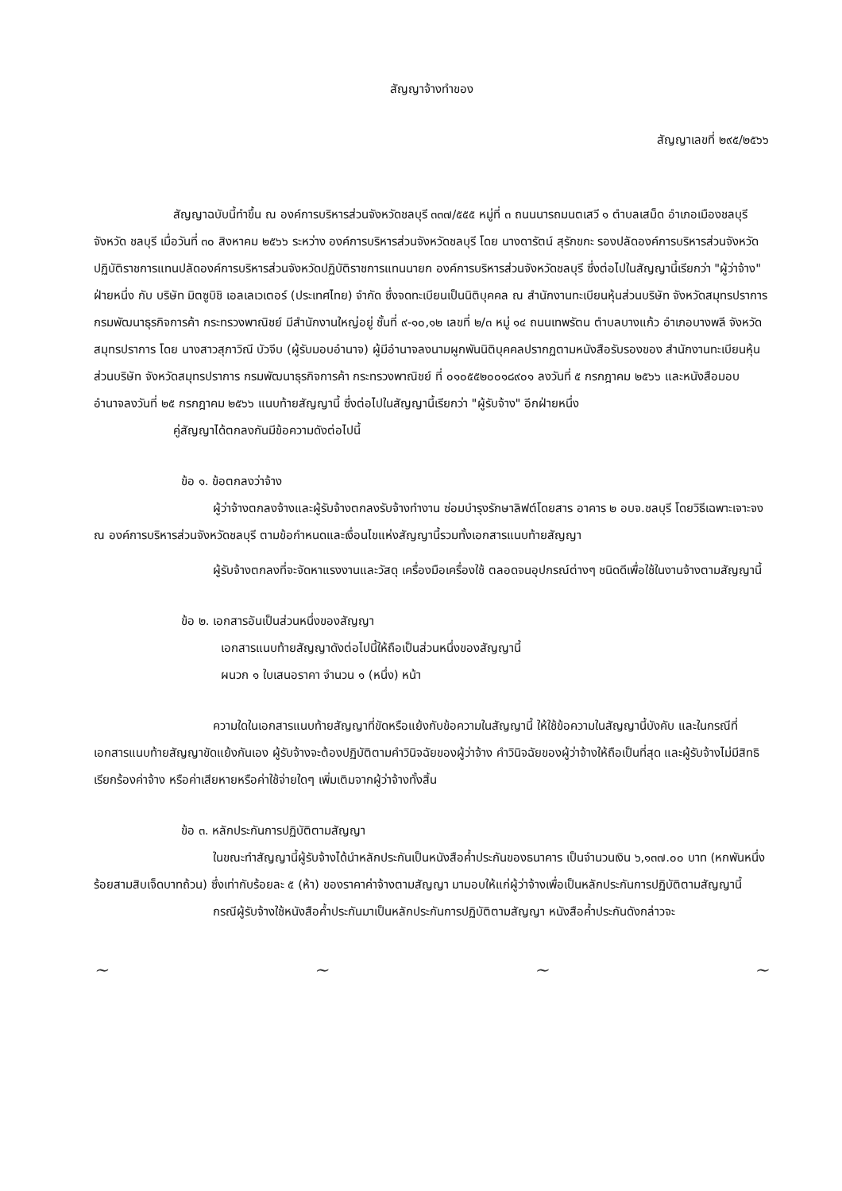สัญญาจ้างทำของ
สัญญาเลขที่ ๒๙๕/๒๕๖๖
สัญญาฉบับนี้ทำขึ้น ณ องค์การบริหารส่วนจังหวัดชลบุรี ๓๓๗/๕๕๕ หมู่ที่ ๓ ถนนนารถมนตเสวี ๑ ตำบลเสม็ด อำเภอเมืองชลบุรี จังหวัด ชลบุรี เมื่อวันที่ ๓๐ สิงหาคม ๒๕๖๖ ระหว่าง องค์การบริหารส่วนจังหวัดชลบุรี โดย นางดารัตน์ สุรักขกะ รองปลัดองค์การบริหารส่วนจังหวัดปฏิบัติราชการแทนปลัดองค์การบริหารส่วนจังหวัดปฏิบัติราชการแทนนายก องค์การบริหารส่วนจังหวัดชลบุรี ซึ่งต่อไปในสัญญานี้เรียกว่า "ผู้ว่าจ้าง" ฝ่ายหนึ่ง กับ บริษัท มิตซูบิชิ เอลเลเวเตอร์ (ประเทศไทย) จำกัด ซึ่งจดทะเบียนเป็นนิติบุคคล ณ สำนักงานทะเบียนหุ้นส่วนบริษัท จังหวัดสมุทรปราการ กรมพัฒนาธุรกิจการค้า กระทรวงพาณิชย์ มีสำนักงานใหญ่อยู่ ชั้นที่ ๙-๑๐,๑๒ เลขที่ ๒/๓ หมู่ ๑๔ ถนนเทพรัตน ตำบลบางแก้ว อำเภอบางพลี จังหวัด สมุทรปราการ โดย นางสาวสุภาวิณี บัวจีบ (ผู้รับมอบอำนาจ) ผู้มีอำนาจลงนามผูกพันนิติบุคคลปรากฏตามหนังสือรับรองของ สำนักงานทะเบียนหุ้นส่วนบริษัท จังหวัดสมุทรปราการ กรมพัฒนาธุรกิจการค้า กระทรวงพาณิชย์ ที่ ๐๑๐๕๕๒๐๐๑๘๙๐๑ ลงวันที่ ๕ กรกฎาคม ๒๕๖๖ และหนังสือมอบอำนาจลงวันที่ ๒๕ กรกฎาคม ๒๕๖๖ แนบท้ายสัญญานี้ ซึ่งต่อไปในสัญญานี้เรียกว่า "ผู้รับจ้าง" อีกฝ่ายหนึ่ง
คู่สัญญาได้ตกลงกันมีข้อความดังต่อไปนี้
ข้อ ๑. ข้อตกลงว่าจ้าง
ผู้ว่าจ้างตกลงจ้างและผู้รับจ้างตกลงรับจ้างทำงาน ซ่อมบำรุงรักษาลิฟต์โดยสาร อาคาร ๒ อบจ.ชลบุรี โดยวิธีเฉพาะเจาะจง ณ องค์การบริหารส่วนจังหวัดชลบุรี ตามข้อกำหนดและเงื่อนไขแห่งสัญญานี้รวมทั้งเอกสารแนบท้ายสัญญา
ผู้รับจ้างตกลงที่จะจัดหาแรงงานและวัสดุ เครื่องมือเครื่องใช้ ตลอดจนอุปกรณ์ต่างๆ ชนิดดีเพื่อใช้ในงานจ้างตามสัญญานี้
ข้อ ๒. เอกสารอันเป็นส่วนหนึ่งของสัญญา
เอกสารแนบท้ายสัญญาดังต่อไปนี้ให้ถือเป็นส่วนหนึ่งของสัญญานี้
ผนวก ๑ ใบเสนอราคา จำนวน ๑ (หนึ่ง) หน้า
ความใดในเอกสารแนบท้ายสัญญาที่ขัดหรือแย้งกับข้อความในสัญญานี้ ให้ใช้ข้อความในสัญญานี้บังคับ และในกรณีที่เอกสารแนบท้ายสัญญาขัดแย้งกันเอง ผู้รับจ้างจะต้องปฏิบัติตามคำวินิจฉัยของผู้ว่าจ้าง คำวินิจฉัยของผู้ว่าจ้างให้ถือเป็นที่สุด และผู้รับจ้างไม่มีสิทธิเรียกร้องค่าจ้าง หรือค่าเสียหายหรือค่าใช้จ่ายใดๆ เพิ่มเติมจากผู้ว่าจ้างทั้งสิ้น
ข้อ ๓. หลักประกันการปฏิบัติตามสัญญา
ในขณะทำสัญญานี้ผู้รับจ้างได้นำหลักประกันเป็นหนังสือค้ำประกันของธนาคาร เป็นจำนวนเงิน ๖,๑๓๗.๐๐ บาท (หกพันหนึ่งร้อยสามสิบเจ็ดบาทถ้วน) ซึ่งเท่ากับร้อยละ ๕ (ห้า) ของราคาค่าจ้างตามสัญญา มามอบให้แก่ผู้ว่าจ้างเพื่อเป็นหลักประกันการปฏิบัติตามสัญญานี้
กรณีผู้รับจ้างใช้หนังสือค้ำประกันมาเป็นหลักประกันการปฏิบัติตามสัญญา หนังสือค้ำประกันดังกล่าวจะ
~ ~ ~ ~